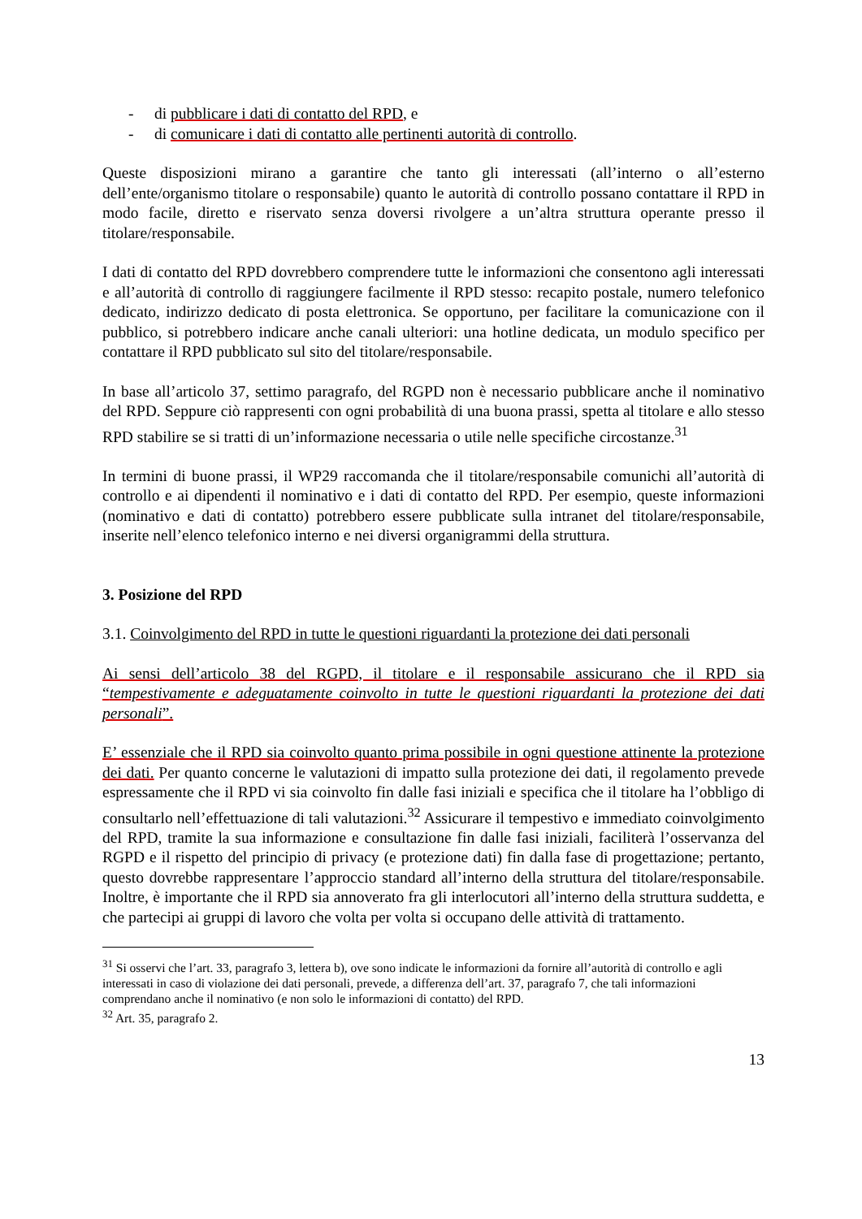- di pubblicare i dati di contatto del RPD, e
- di comunicare i dati di contatto alle pertinenti autorità di controllo.
Queste disposizioni mirano a garantire che tanto gli interessati (all’interno o all’esterno dell’ente/organismo titolare o responsabile) quanto le autorità di controllo possano contattare il RPD in modo facile, diretto e riservato senza doversi rivolgere a un’altra struttura operante presso il titolare/responsabile.
I dati di contatto del RPD dovrebbero comprendere tutte le informazioni che consentono agli interessati e all’autorità di controllo di raggiungere facilmente il RPD stesso: recapito postale, numero telefonico dedicato, indirizzo dedicato di posta elettronica. Se opportuno, per facilitare la comunicazione con il pubblico, si potrebbero indicare anche canali ulteriori: una hotline dedicata, un modulo specifico per contattare il RPD pubblicato sul sito del titolare/responsabile.
In base all’articolo 37, settimo paragrafo, del RGPD non è necessario pubblicare anche il nominativo del RPD. Seppure ciò rappresenti con ogni probabilità di una buona prassi, spetta al titolare e allo stesso RPD stabilire se si tratti di un’informazione necessaria o utile nelle specifiche circostanze.<sup>31</sup>
In termini di buone prassi, il WP29 raccomanda che il titolare/responsabile comunichi all’autorità di controllo e ai dipendenti il nominativo e i dati di contatto del RPD. Per esempio, queste informazioni (nominativo e dati di contatto) potrebbero essere pubblicate sulla intranet del titolare/responsabile, inserite nell’elenco telefonico interno e nei diversi organigrammi della struttura.
3. Posizione del RPD
3.1. Coinvolgimento del RPD in tutte le questioni riguardanti la protezione dei dati personali
Ai sensi dell’articolo 38 del RGPD, il titolare e il responsabile assicurano che il RPD sia “tempestivamente e adeguatamente coinvolto in tutte le questioni riguardanti la protezione dei dati personali”.
E’ essenziale che il RPD sia coinvolto quanto prima possibile in ogni questione attinente la protezione dei dati. Per quanto concerne le valutazioni di impatto sulla protezione dei dati, il regolamento prevede espressamente che il RPD vi sia coinvolto fin dalle fasi iniziali e specifica che il titolare ha l’obbligo di consultarlo nell’effettuazione di tali valutazioni.<sup>32</sup> Assicurare il tempestivo e immediato coinvolgimento del RPD, tramite la sua informazione e consultazione fin dalle fasi iniziali, faciliterà l’osservanza del RGPD e il rispetto del principio di privacy (e protezione dati) fin dalla fase di progettazione; pertanto, questo dovrebbe rappresentare l’approccio standard all’interno della struttura del titolare/responsabile. Inoltre, è importante che il RPD sia annoverato fra gli interlocutori all’interno della struttura suddetta, e che partecipi ai gruppi di lavoro che volta per volta si occupano delle attività di trattamento.
<sup>31</sup> Si osservi che l’art. 33, paragrafo 3, lettera b), ove sono indicate le informazioni da fornire all’autorità di controllo e agli interessati in caso di violazione dei dati personali, prevede, a differenza dell’art. 37, paragrafo 7, che tali informazioni comprendano anche il nominativo (e non solo le informazioni di contatto) del RPD.
<sup>32</sup> Art. 35, paragrafo 2.
13